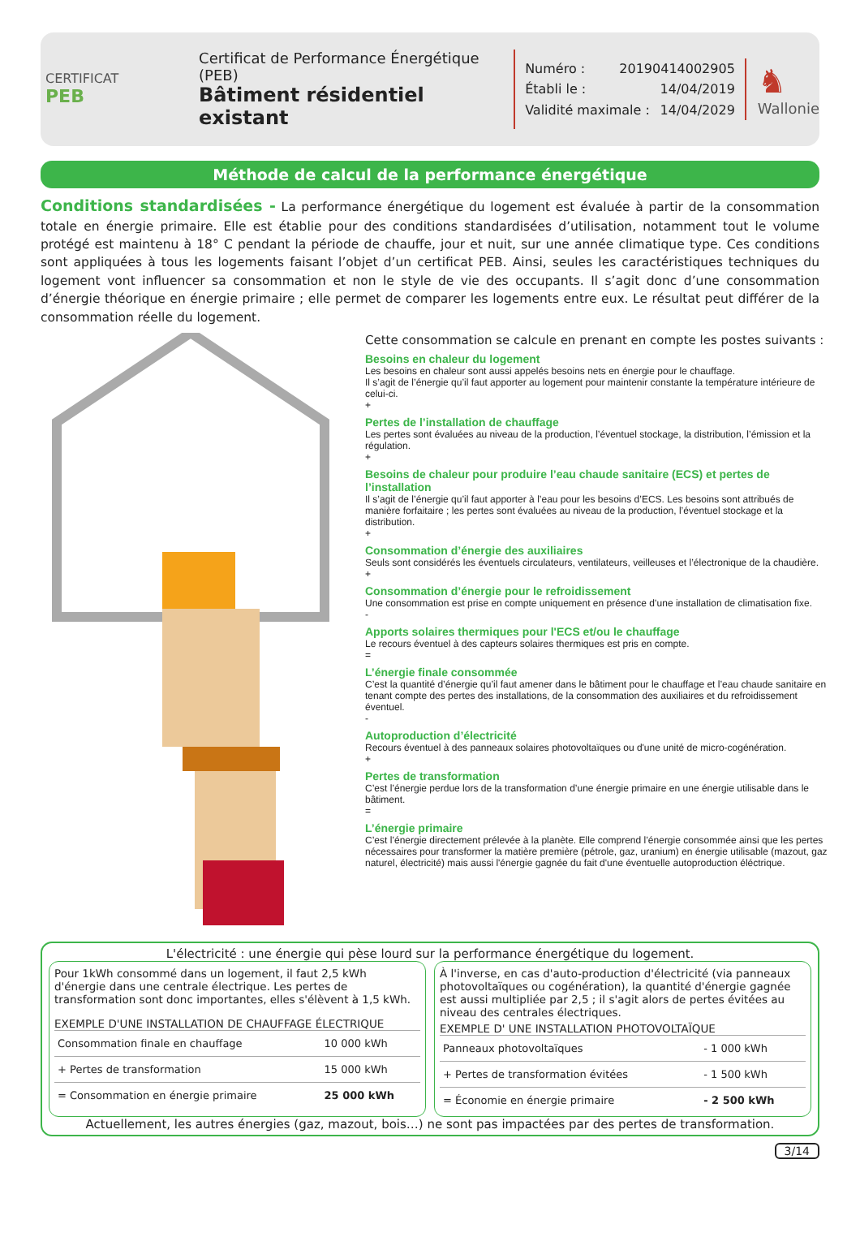CERTIFICAT
PEB
Certificat de Performance Énergétique (PEB)
Bâtiment résidentiel existant
Numéro : 20190414002905
Établi le : 14/04/2019
Validité maximale : 14/04/2029
♞
Wallonie
Méthode de calcul de la performance énergétique
Conditions standardisées - La performance énergétique du logement est évaluée à partir de la consommation totale en énergie primaire. Elle est établie pour des conditions standardisées d’utilisation, notamment tout le volume protégé est maintenu à 18° C pendant la période de chauffe, jour et nuit, sur une année climatique type. Ces conditions sont appliquées à tous les logements faisant l’objet d’un certificat PEB. Ainsi, seules les caractéristiques techniques du logement vont influencer sa consommation et non le style de vie des occupants. Il s’agit donc d’une consommation d’énergie théorique en énergie primaire ; elle permet de comparer les logements entre eux. Le résultat peut différer de la consommation réelle du logement.
Cette consommation se calcule en prenant en compte les postes suivants :
Besoins en chaleur du logement
Les besoins en chaleur sont aussi appelés besoins nets en énergie pour le chauffage.
Il s’agit de l’énergie qu’il faut apporter au logement pour maintenir constante la température intérieure de celui-ci.
+
Pertes de l’installation de chauffage
Les pertes sont évaluées au niveau de la production, l’éventuel stockage, la distribution, l’émission et la régulation.
+
Besoins de chaleur pour produire l’eau chaude sanitaire (ECS) et pertes de l’installation
Il s’agit de l’énergie qu’il faut apporter à l’eau pour les besoins d’ECS. Les besoins sont attribués de manière forfaitaire ; les pertes sont évaluées au niveau de la production, l’éventuel stockage et la distribution.
+
Consommation d’énergie des auxiliaires
Seuls sont considérés les éventuels circulateurs, ventilateurs, veilleuses et l’électronique de la chaudière.
+
Consommation d’énergie pour le refroidissement
Une consommation est prise en compte uniquement en présence d’une installation de climatisation fixe.
-
Apports solaires thermiques pour l'ECS et/ou le chauffage
Le recours éventuel à des capteurs solaires thermiques est pris en compte.
=
L’énergie finale consommée
C’est la quantité d’énergie qu’il faut amener dans le bâtiment pour le chauffage et l’eau chaude sanitaire en tenant compte des pertes des installations, de la consommation des auxiliaires et du refroidissement éventuel.
-
Autoproduction d’électricité
Recours éventuel à des panneaux solaires photovoltaïques ou d'une unité de micro-cogénération.
+
Pertes de transformation
C’est l’énergie perdue lors de la transformation d’une énergie primaire en une énergie utilisable dans le bâtiment.
=
L’énergie primaire
C’est l’énergie directement prélevée à la planète. Elle comprend l’énergie consommée ainsi que les pertes nécessaires pour transformer la matière première (pétrole, gaz, uranium) en énergie utilisable (mazout, gaz naturel, électricité) mais aussi l'énergie gagnée du fait d'une éventuelle autoproduction éléctrique.
L'électricité : une énergie qui pèse lourd sur la performance énergétique du logement.
Pour 1kWh consommé dans un logement, il faut 2,5 kWh d'énergie dans une centrale électrique. Les pertes de transformation sont donc importantes, elles s'élèvent à 1,5 kWh.
EXEMPLE D'UNE INSTALLATION DE CHAUFFAGE ÉLECTRIQUE
| Consommation finale en chauffage | 10 000 kWh |
| + Pertes de transformation | 15 000 kWh |
| = Consommation en énergie primaire | 25 000 kWh |
À l'inverse, en cas d'auto-production d'électricité (via panneaux photovoltaïques ou cogénération), la quantité d'énergie gagnée est aussi multipliée par 2,5 ; il s'agit alors de pertes évitées au niveau des centrales électriques.
EXEMPLE D' UNE INSTALLATION PHOTOVOLTAÏQUE
| Panneaux photovoltaïques | - 1 000 kWh |
| + Pertes de transformation évitées | - 1 500 kWh |
| = Économie en énergie primaire | - 2 500 kWh |
Actuellement, les autres énergies (gaz, mazout, bois…) ne sont pas impactées par des pertes de transformation.
3/14